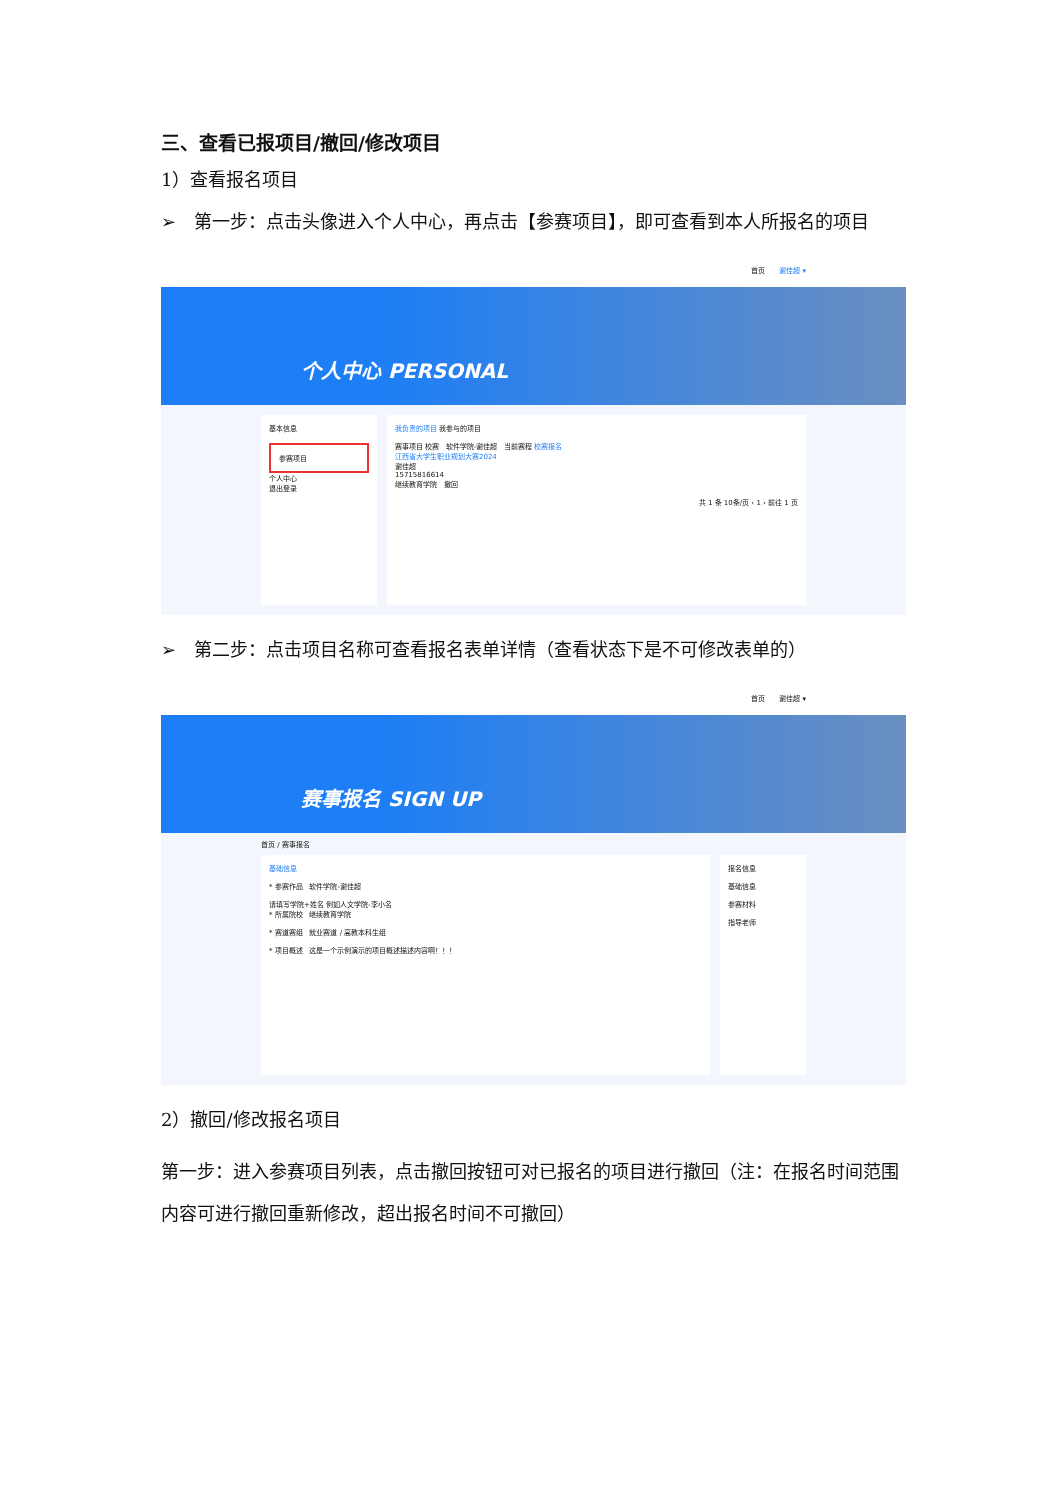三、查看已报项目/撤回/修改项目
1）查看报名项目
➢　第一步：点击头像进入个人中心，再点击【参赛项目】，即可查看到本人所报名的项目
首页 谢佳超 ▾
个人中心 PERSONAL
基本信息
参赛项目
个人中心
退出登录
我负责的项目 我参与的项目
赛事项目 校赛 软件学院-谢佳超 当前赛程 校赛报名
江西省大学生职业规划大赛2024
谢佳超
15715816614
继续教育学院 撤回
共 1 条 10条/页 ‹ 1 › 前往 1 页
➢　第二步：点击项目名称可查看报名表单详情（查看状态下是不可修改表单的）
首页 谢佳超 ▾
赛事报名 SIGN UP
首页 / 赛事报名
基础信息
* 参赛作品 软件学院-谢佳超
请填写学院+姓名 例如人文学院-李小名
* 所属院校 继续教育学院
* 赛道赛组 就业赛道 / 高教本科生组
* 项目概述 这是一个示例演示的项目概述描述内容啊！！！
报名信息
基础信息
参赛材料
指导老师
2）撤回/修改报名项目
第一步：进入参赛项目列表，点击撤回按钮可对已报名的项目进行撤回（注：在报名时间范围内容可进行撤回重新修改，超出报名时间不可撤回）